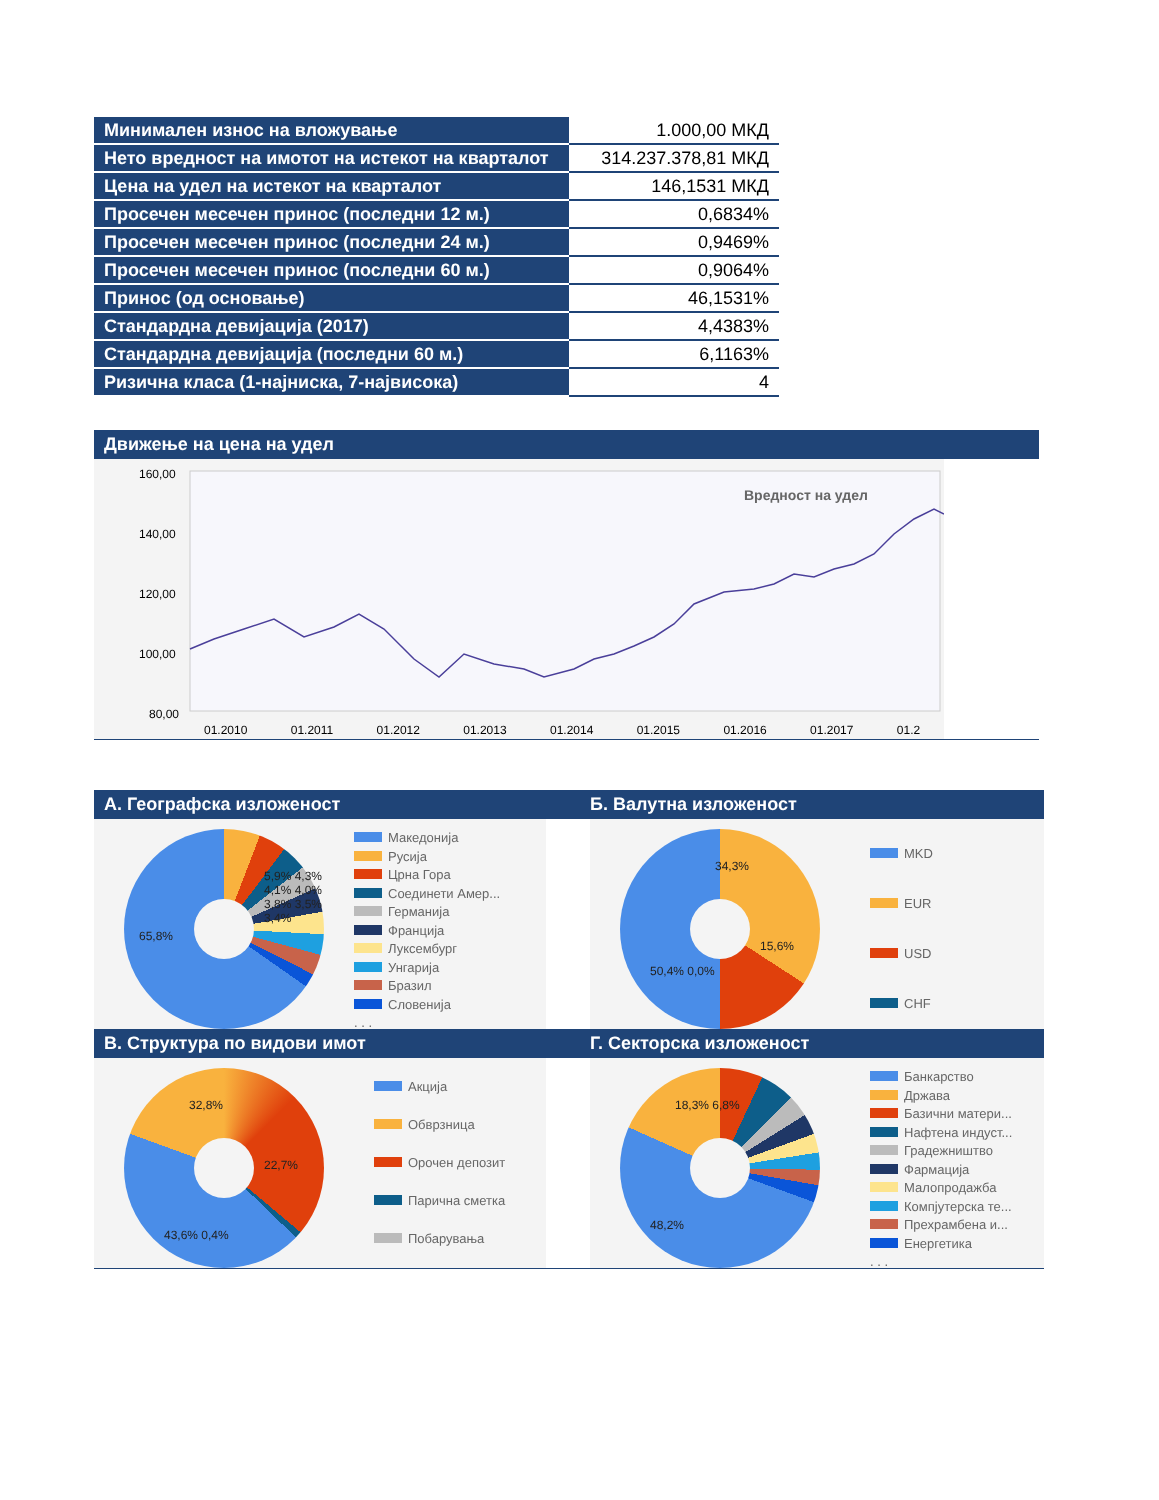| Минимален износ на вложување | 1.000,00 МКД |
| Нето вредност на имотот на истекот на кварталот | 314.237.378,81 МКД |
| Цена на удел на истекот на кварталот | 146,1531 МКД |
| Просечен месечен принос (последни 12 м.) | 0,6834% |
| Просечен месечен принос (последни 24 м.) | 0,9469% |
| Просечен месечен принос (последни 60 м.) | 0,9064% |
| Принос (од основање) | 46,1531% |
| Стандардна девијација (2017) | 4,4383% |
| Стандардна девијација (последни 60 м.) | 6,1163% |
| Ризична класа (1-најниска, 7-највисока) | 4 |
Движење на цена на удел
Вредност на удел
160,00
140,00
120,00
100,00
80,00
01.2010 01.2011 01.2012 01.2013 01.2014 01.2015 01.2016 01.2017 01.2
А. Географска изложеност Б. Валутна изложеност
65,8%
5,9% 4,3% 4,1% 4,0% 3,8% 3,5% 3,4%
Македонија
Русија
Црна Гора
Соединети Амер...
Германија
Франција
Луксембург
Унгарија
Бразил
Словенија
. . .
34,3%
15,6%
50,4% 0,0%
MKD
EUR
USD
CHF
В. Структура по видови имот Г. Секторска изложеност
32,8%
22,7%
43,6% 0,4%
Акција
Обврзница
Орочен депозит
Парична сметка
Побарувања
18,3% 6,8%
48,2%
Банкарство
Држава
Базични матери...
Нафтена индуст...
Градежништво
Фармација
Малопродажба
Компјутерска те...
Прехрамбена и...
Енергетика
. . .